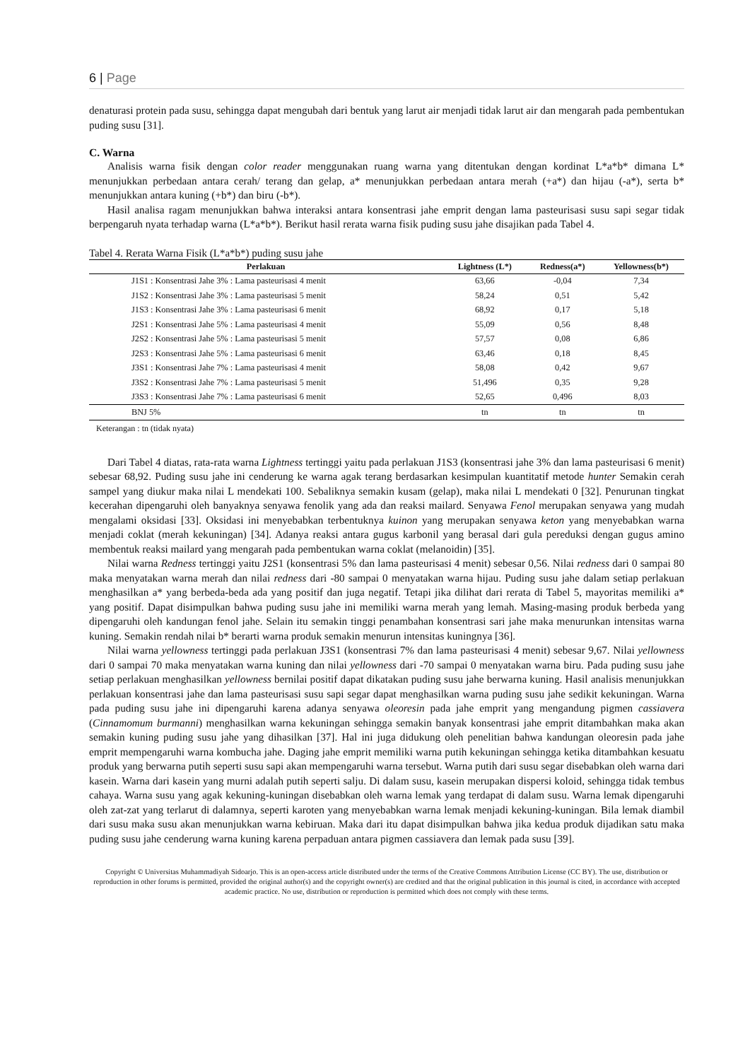6 | Page
denaturasi protein pada susu, sehingga dapat mengubah dari bentuk yang larut air menjadi tidak larut air dan mengarah pada pembentukan puding susu [31].
C. Warna
Analisis warna fisik dengan color reader menggunakan ruang warna yang ditentukan dengan kordinat L*a*b* dimana L* menunjukkan perbedaan antara cerah/ terang dan gelap, a* menunjukkan perbedaan antara merah (+a*) dan hijau (-a*), serta b* menunjukkan antara kuning (+b*) dan biru (-b*).
Hasil analisa ragam menunjukkan bahwa interaksi antara konsentrasi jahe emprit dengan lama pasteurisasi susu sapi segar tidak berpengaruh nyata terhadap warna (L*a*b*). Berikut hasil rerata warna fisik puding susu jahe disajikan pada Tabel 4.
Tabel 4. Rerata Warna Fisik (L*a*b*) puding susu jahe
| Perlakuan | Lightness (L*) | Redness(a*) | Yellowness(b*) |
| --- | --- | --- | --- |
| J1S1 : Konsentrasi Jahe 3% : Lama pasteurisasi 4 menit | 63,66 | -0,04 | 7,34 |
| J1S2 : Konsentrasi Jahe 3% : Lama pasteurisasi 5 menit | 58,24 | 0,51 | 5,42 |
| J1S3 : Konsentrasi Jahe 3% : Lama pasteurisasi 6 menit | 68,92 | 0,17 | 5,18 |
| J2S1 : Konsentrasi Jahe 5% : Lama pasteurisasi 4 menit | 55,09 | 0,56 | 8,48 |
| J2S2 : Konsentrasi Jahe 5% : Lama pasteurisasi 5 menit | 57,57 | 0,08 | 6,86 |
| J2S3 : Konsentrasi Jahe 5% : Lama pasteurisasi 6 menit | 63,46 | 0,18 | 8,45 |
| J3S1 : Konsentrasi Jahe 7% : Lama pasteurisasi 4 menit | 58,08 | 0,42 | 9,67 |
| J3S2 : Konsentrasi Jahe 7% : Lama pasteurisasi 5 menit | 51,496 | 0,35 | 9,28 |
| J3S3 : Konsentrasi Jahe 7% : Lama pasteurisasi 6 menit | 52,65 | 0,496 | 8,03 |
| BNJ 5% | tn | tn | tn |
Keterangan : tn (tidak nyata)
Dari Tabel 4 diatas, rata-rata warna Lightness tertinggi yaitu pada perlakuan J1S3 (konsentrasi jahe 3% dan lama pasteurisasi 6 menit) sebesar 68,92. Puding susu jahe ini cenderung ke warna agak terang berdasarkan kesimpulan kuantitatif metode hunter Semakin cerah sampel yang diukur maka nilai L mendekati 100. Sebaliknya semakin kusam (gelap), maka nilai L mendekati 0 [32]. Penurunan tingkat kecerahan dipengaruhi oleh banyaknya senyawa fenolik yang ada dan reaksi mailard. Senyawa Fenol merupakan senyawa yang mudah mengalami oksidasi [33]. Oksidasi ini menyebabkan terbentuknya kuinon yang merupakan senyawa keton yang menyebabkan warna menjadi coklat (merah kekuningan) [34]. Adanya reaksi antara gugus karbonil yang berasal dari gula pereduksi dengan gugus amino membentuk reaksi mailard yang mengarah pada pembentukan warna coklat (melanoidin) [35].
Nilai warna Redness tertinggi yaitu J2S1 (konsentrasi 5% dan lama pasteurisasi 4 menit) sebesar 0,56. Nilai redness dari 0 sampai 80 maka menyatakan warna merah dan nilai redness dari -80 sampai 0 menyatakan warna hijau. Puding susu jahe dalam setiap perlakuan menghasilkan a* yang berbeda-beda ada yang positif dan juga negatif. Tetapi jika dilihat dari rerata di Tabel 5, mayoritas memiliki a* yang positif. Dapat disimpulkan bahwa puding susu jahe ini memiliki warna merah yang lemah. Masing-masing produk berbeda yang dipengaruhi oleh kandungan fenol jahe. Selain itu semakin tinggi penambahan konsentrasi sari jahe maka menurunkan intensitas warna kuning. Semakin rendah nilai b* berarti warna produk semakin menurun intensitas kuningnya [36].
Nilai warna yellowness tertinggi pada perlakuan J3S1 (konsentrasi 7% dan lama pasteurisasi 4 menit) sebesar 9,67. Nilai yellowness dari 0 sampai 70 maka menyatakan warna kuning dan nilai yellowness dari -70 sampai 0 menyatakan warna biru. Pada puding susu jahe setiap perlakuan menghasilkan yellowness bernilai positif dapat dikatakan puding susu jahe berwarna kuning. Hasil analisis menunjukkan perlakuan konsentrasi jahe dan lama pasteurisasi susu sapi segar dapat menghasilkan warna puding susu jahe sedikit kekuningan. Warna pada puding susu jahe ini dipengaruhi karena adanya senyawa oleoresin pada jahe emprit yang mengandung pigmen cassiavera (Cinnamomum burmanni) menghasilkan warna kekuningan sehingga semakin banyak konsentrasi jahe emprit ditambahkan maka akan semakin kuning puding susu jahe yang dihasilkan [37]. Hal ini juga didukung oleh penelitian bahwa kandungan oleoresin pada jahe emprit mempengaruhi warna kombucha jahe. Daging jahe emprit memiliki warna putih kekuningan sehingga ketika ditambahkan kesuatu produk yang berwarna putih seperti susu sapi akan mempengaruhi warna tersebut. Warna putih dari susu segar disebabkan oleh warna dari kasein. Warna dari kasein yang murni adalah putih seperti salju. Di dalam susu, kasein merupakan dispersi koloid, sehingga tidak tembus cahaya. Warna susu yang agak kekuning-kuningan disebabkan oleh warna lemak yang terdapat di dalam susu. Warna lemak dipengaruhi oleh zat-zat yang terlarut di dalamnya, seperti karoten yang menyebabkan warna lemak menjadi kekuning-kuningan. Bila lemak diambil dari susu maka susu akan menunjukkan warna kebiruan. Maka dari itu dapat disimpulkan bahwa jika kedua produk dijadikan satu maka puding susu jahe cenderung warna kuning karena perpaduan antara pigmen cassiavera dan lemak pada susu [39].
Copyright © Universitas Muhammadiyah Sidoarjo. This is an open-access article distributed under the terms of the Creative Commons Attribution License (CC BY). The use, distribution or reproduction in other forums is permitted, provided the original author(s) and the copyright owner(s) are credited and that the original publication in this journal is cited, in accordance with accepted academic practice. No use, distribution or reproduction is permitted which does not comply with these terms.